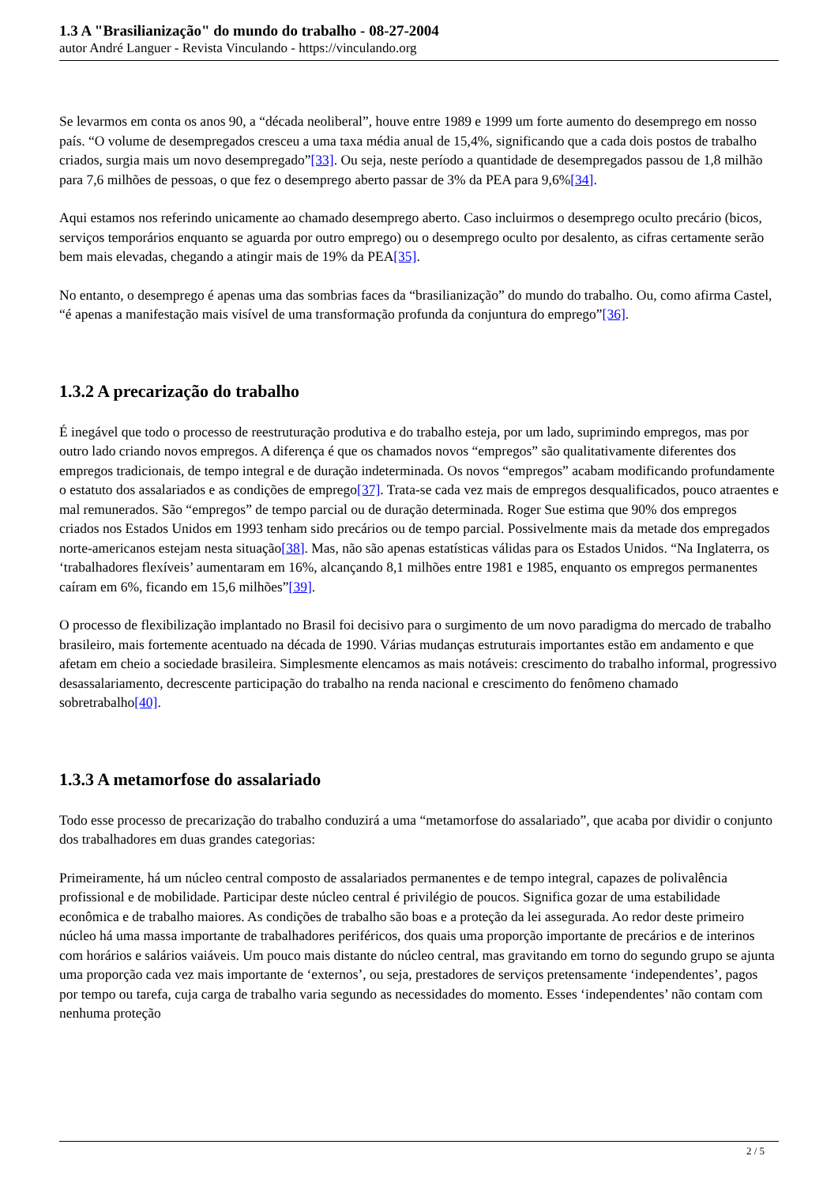1.3 A "Brasilianização" do mundo do trabalho - 08-27-2004
autor André Languer - Revista Vinculando - https://vinculando.org
Se levarmos em conta os anos 90, a “década neoliberal”, houve entre 1989 e 1999 um forte aumento do desemprego em nosso país. “O volume de desempregados cresceu a uma taxa média anual de 15,4%, significando que a cada dois postos de trabalho criados, surgia mais um novo desempregado”[33]. Ou seja, neste período a quantidade de desempregados passou de 1,8 milhão para 7,6 milhões de pessoas, o que fez o desemprego aberto passar de 3% da PEA para 9,6%[34].
Aqui estamos nos referindo unicamente ao chamado desemprego aberto. Caso incluirmos o desemprego oculto precário (bicos, serviços temporários enquanto se aguarda por outro emprego) ou o desemprego oculto por desalento, as cifras certamente serão bem mais elevadas, chegando a atingir mais de 19% da PEA[35].
No entanto, o desemprego é apenas uma das sombrias faces da “brasilianização” do mundo do trabalho. Ou, como afirma Castel, “é apenas a manifestação mais visível de uma transformação profunda da conjuntura do emprego”[36].
1.3.2 A precarização do trabalho
É inegável que todo o processo de reestruturação produtiva e do trabalho esteja, por um lado, suprimindo empregos, mas por outro lado criando novos empregos. A diferença é que os chamados novos “empregos” são qualitativamente diferentes dos empregos tradicionais, de tempo integral e de duração indeterminada. Os novos “empregos” acabam modificando profundamente o estatuto dos assalariados e as condições de emprego[37]. Trata-se cada vez mais de empregos desqualificados, pouco atraentes e mal remunerados. São “empregos” de tempo parcial ou de duração determinada. Roger Sue estima que 90% dos empregos criados nos Estados Unidos em 1993 tenham sido precários ou de tempo parcial. Possivelmente mais da metade dos empregados norte-americanos estejam nesta situação[38]. Mas, não são apenas estatísticas válidas para os Estados Unidos. “Na Inglaterra, os ‘trabalhadores flexíveis’ aumentaram em 16%, alcançando 8,1 milhões entre 1981 e 1985, enquanto os empregos permanentes caíram em 6%, ficando em 15,6 milhões”[39].
O processo de flexibilização implantado no Brasil foi decisivo para o surgimento de um novo paradigma do mercado de trabalho brasileiro, mais fortemente acentuado na década de 1990. Várias mudanças estruturais importantes estão em andamento e que afetam em cheio a sociedade brasileira. Simplesmente elencamos as mais notáveis: crescimento do trabalho informal, progressivo desassalariamento, decrescente participação do trabalho na renda nacional e crescimento do fenômeno chamado sobretrabalho[40].
1.3.3 A metamorfose do assalariado
Todo esse processo de precarização do trabalho conduzirá a uma “metamorfose do assalariado”, que acaba por dividir o conjunto dos trabalhadores em duas grandes categorias:
Primeiramente, há um núcleo central composto de assalariados permanentes e de tempo integral, capazes de polivalência profissional e de mobilidade. Participar deste núcleo central é privilégio de poucos. Significa gozar de uma estabilidade econômica e de trabalho maiores. As condições de trabalho são boas e a proteção da lei assegurada. Ao redor deste primeiro núcleo há uma massa importante de trabalhadores periféricos, dos quais uma proporção importante de precários e de interinos com horários e salários vaiáveis. Um pouco mais distante do núcleo central, mas gravitando em torno do segundo grupo se ajunta uma proporção cada vez mais importante de ‘externos’, ou seja, prestadores de serviços pretensamente ‘independentes’, pagos por tempo ou tarefa, cuja carga de trabalho varia segundo as necessidades do momento. Esses ‘independentes’ não contam com nenhuma proteção
2 / 5